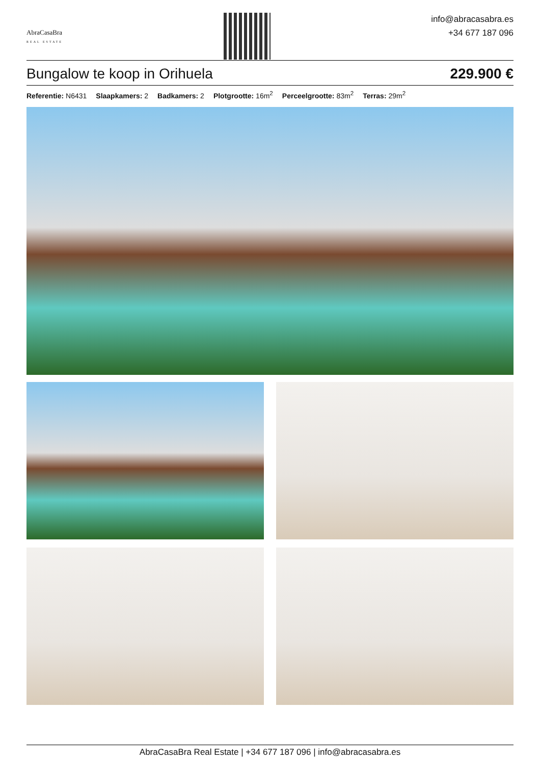AbraCasaBra
REAL ESTATE
info@abracasabra.es
+34 677 187 096
Bungalow te koop in Orihuela 229.900 €
Referentie: N6431 Slaapkamers: 2 Badkamers: 2 Plotgrootte: 16m<sup>2</sup> Perceelgrootte: 83m<sup>2</sup> Terras: 29m<sup>2</sup>
AbraCasaBra Real Estate | +34 677 187 096 | info@abracasabra.es